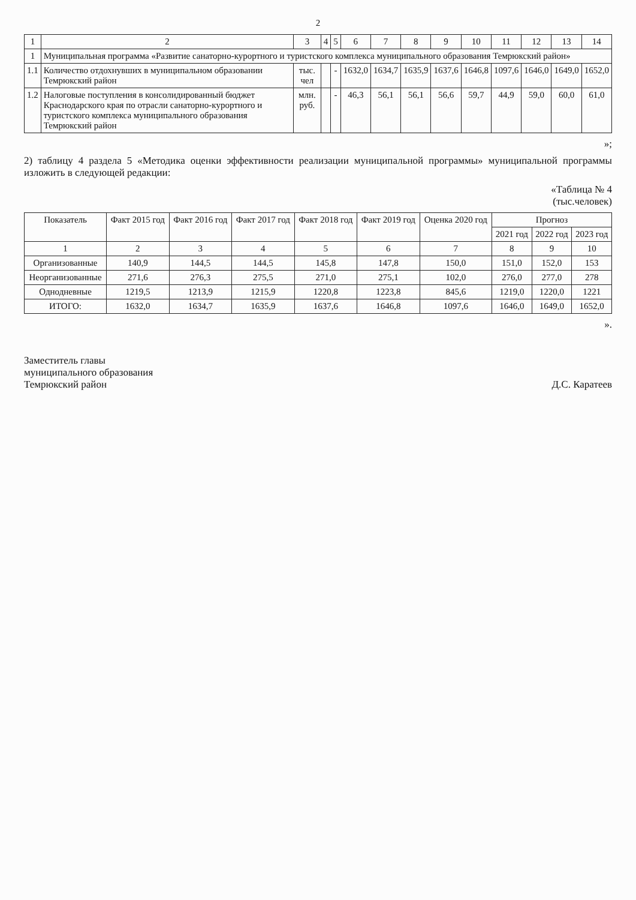2
| 1 | 2 | 3 | 4 | 5 | 6 | 7 | 8 | 9 | 10 | 11 | 12 | 13 | 14 |
| 1 | Муниципальная программа «Развитие санаторно-курортного и туристского комплекса муниципального образования Темрюкский район» | | | | | | | | | | | | |
| 1.1 | Количество отдохнувших в муниципальном образовании Темрюкский район | тыс. чел | | - | 1632,0 | 1634,7 | 1635,9 | 1637,6 | 1646,8 | 1097,6 | 1646,0 | 1649,0 | 1652,0 |
| 1.2 | Налоговые поступления в консолидированный бюджет Краснодарского края по отрасли санаторно-курортного и туристского комплекса муниципального образования Темрюкский район | млн. руб. | | - | 46,3 | 56,1 | 56,1 | 56,6 | 59,7 | 44,9 | 59,0 | 60,0 | 61,0 |
»;
2) таблицу 4 раздела 5 «Методика оценки эффективности реализации муниципальной программы» муниципальной программы изложить в следующей редакции:
«Таблица № 4
(тыс.человек)
| Показатель | Факт 2015 год | Факт 2016 год | Факт 2017 год | Факт 2018 год | Факт 2019 год | Оценка 2020 год | Прогноз | | |
| --- | --- | --- | --- | --- | --- | --- | --- | --- | --- |
| | | | | | | | 2021 год | 2022 год | 2023 год |
| 1 | 2 | 3 | 4 | 5 | 6 | 7 | 8 | 9 | 10 |
| Организованные | 140,9 | 144,5 | 144,5 | 145,8 | 147,8 | 150,0 | 151,0 | 152,0 | 153 |
| Неорганизованные | 271,6 | 276,3 | 275,5 | 271,0 | 275,1 | 102,0 | 276,0 | 277,0 | 278 |
| Однодневные | 1219,5 | 1213,9 | 1215,9 | 1220,8 | 1223,8 | 845,6 | 1219,0 | 1220,0 | 1221 |
| ИТОГО: | 1632,0 | 1634,7 | 1635,9 | 1637,6 | 1646,8 | 1097,6 | 1646,0 | 1649,0 | 1652,0 |
».
Заместитель главы
муниципального образования
Темрюкский район
Д.С. Каратеев